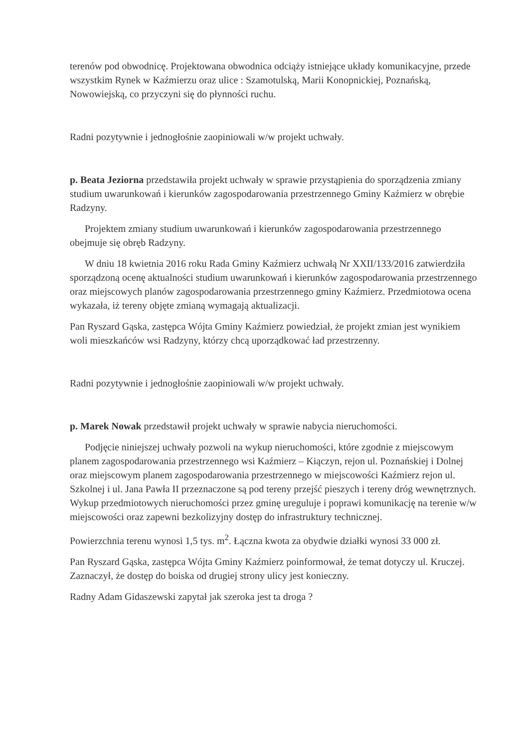terenów pod obwodnicę. Projektowana obwodnica odciąży istniejące układy komunikacyjne, przede wszystkim Rynek w Kaźmierzu oraz ulice : Szamotulską, Marii Konopnickiej, Poznańską, Nowowiejską, co przyczyni się do płynności ruchu.
Radni pozytywnie i jednogłośnie zaopiniowali w/w projekt uchwały.
p. Beata Jeziorna przedstawiła projekt uchwały w sprawie przystąpienia do sporządzenia zmiany studium uwarunkowań i kierunków zagospodarowania przestrzennego Gminy Kaźmierz w obrębie Radzyny.
Projektem zmiany studium uwarunkowań i kierunków zagospodarowania przestrzennego obejmuje się obręb Radzyny.
W dniu 18 kwietnia 2016 roku Rada Gminy Kaźmierz uchwałą Nr XXII/133/2016 zatwierdziła sporządzoną ocenę aktualności studium uwarunkowań i kierunków zagospodarowania przestrzennego oraz miejscowych planów zagospodarowania przestrzennego gminy Kaźmierz. Przedmiotowa ocena wykazała, iż tereny objęte zmianą wymagają aktualizacji.
Pan Ryszard Gąska, zastępca Wójta Gminy Kaźmierz powiedział, że projekt zmian jest wynikiem woli mieszkańców wsi Radzyny, którzy chcą uporządkować ład przestrzenny.
Radni pozytywnie i jednogłośnie zaopiniowali w/w projekt uchwały.
p. Marek Nowak przedstawił projekt uchwały w sprawie nabycia nieruchomości.
Podjęcie niniejszej uchwały pozwoli na wykup nieruchomości, które zgodnie z miejscowym planem zagospodarowania przestrzennego wsi Kaźmierz – Kiączyn, rejon ul. Poznańskiej i Dolnej oraz miejscowym planem zagospodarowania przestrzennego w miejscowości Kaźmierz rejon ul. Szkolnej i ul. Jana Pawła II przeznaczone są pod tereny przejść pieszych i tereny dróg wewnętrznych. Wykup przedmiotowych nieruchomości przez gminę ureguluje i poprawi komunikację na terenie w/w miejscowości oraz zapewni bezkolizyjny dostęp do infrastruktury technicznej.
Powierzchnia terenu wynosi 1,5 tys. m<sup>2</sup>. Łączna kwota za obydwie działki wynosi 33 000 zł.
Pan Ryszard Gąska, zastępca Wójta Gminy Kaźmierz poinformował, że temat dotyczy ul. Kruczej. Zaznaczył, że dostęp do boiska od drugiej strony ulicy jest konieczny.
Radny Adam Gidaszewski zapytał jak szeroka jest ta droga ?